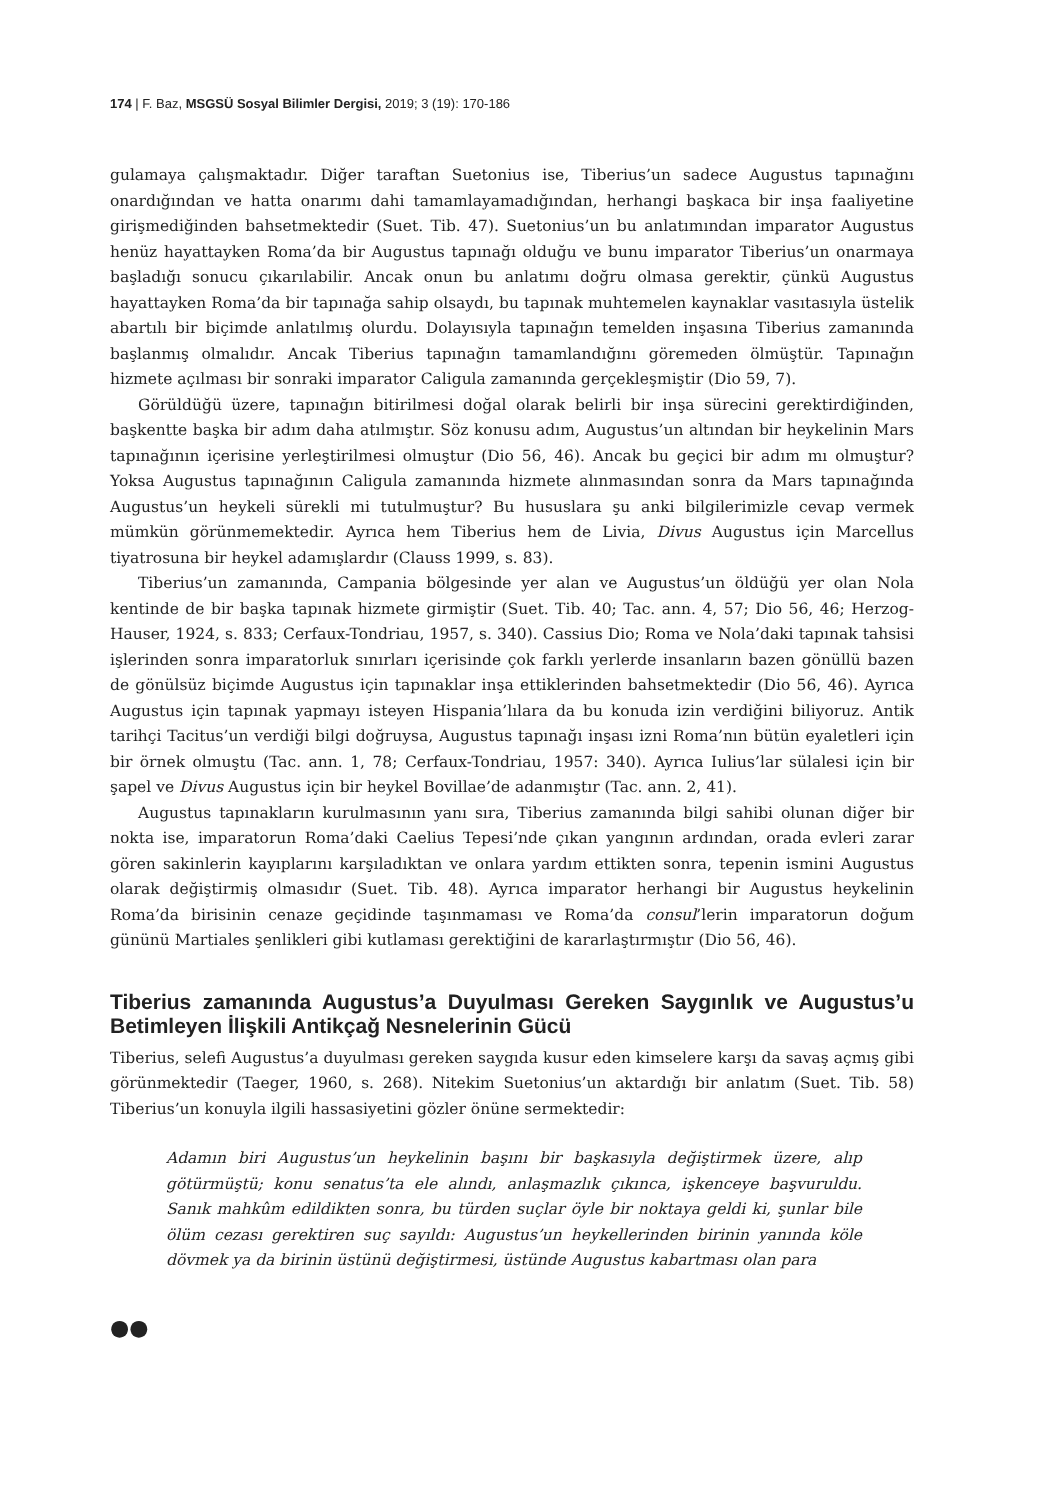174 | F. Baz, MSGSÜ Sosyal Bilimler Dergisi, 2019; 3 (19): 170-186
gulamaya çalışmaktadır. Diğer taraftan Suetonius ise, Tiberius’un sadece Augustus tapınağını onardığından ve hatta onarımı dahi tamamlayamadığından, herhangi başkaca bir inşa faaliyetine girişmediğinden bahsetmektedir (Suet. Tib. 47). Suetonius’un bu anlatımından imparator Augustus henüz hayattayken Roma’da bir Augustus tapınağı olduğu ve bunu imparator Tiberius’un onarmaya başladığı sonucu çıkarılabilir. Ancak onun bu anlatımı doğru olmasa gerektir, çünkü Augustus hayattayken Roma’da bir tapınağa sahip olsaydı, bu tapınak muhtemelen kaynaklar vasıtasıyla üstelik abartılı bir biçimde anlatılmış olurdu. Dolayısıyla tapınağın temelden inşasına Tiberius zamanında başlanmış olmalıdır. Ancak Tiberius tapınağın tamamlandığını göremeden ölmüştür. Tapınağın hizmete açılması bir sonraki imparator Caligula zamanında gerçekleşmiştir (Dio 59, 7).
Görüldüğü üzere, tapınağın bitirilmesi doğal olarak belirli bir inşa sürecini gerektirdiğinden, başkentte başka bir adım daha atılmıştır. Söz konusu adım, Augustus’un altından bir heykelinin Mars tapınağının içerisine yerleştirilmesi olmuştur (Dio 56, 46). Ancak bu geçici bir adım mı olmuştur? Yoksa Augustus tapınağının Caligula zamanında hizmete alınmasından sonra da Mars tapınağında Augustus’un heykeli sürekli mi tutulmuştur? Bu hususlara şu anki bilgilerimizle cevap vermek mümkün görünmemektedir. Ayrıca hem Tiberius hem de Livia, Divus Augustus için Marcellus tiyatrosuna bir heykel adamışlardır (Clauss 1999, s. 83).
Tiberius’un zamanında, Campania bölgesinde yer alan ve Augustus’un öldüğü yer olan Nola kentinde de bir başka tapınak hizmete girmiştir (Suet. Tib. 40; Tac. ann. 4, 57; Dio 56, 46; Herzog-Hauser, 1924, s. 833; Cerfaux-Tondriau, 1957, s. 340). Cassius Dio; Roma ve Nola’daki tapınak tahsisi işlerinden sonra imparatorluk sınırları içerisinde çok farklı yerlerde insanların bazen gönüllü bazen de gönülsüz biçimde Augustus için tapınaklar inşa ettiklerinden bahsetmektedir (Dio 56, 46). Ayrıca Augustus için tapınak yapmayı isteyen Hispania’lılara da bu konuda izin verdiğini biliyoruz. Antik tarihçi Tacitus’un verdiği bilgi doğruysa, Augustus tapınağı inşası izni Roma’nın bütün eyaletleri için bir örnek olmuştu (Tac. ann. 1, 78; Cerfaux-Tondriau, 1957: 340). Ayrıca Iulius’lar sülalesi için bir şapel ve Divus Augustus için bir heykel Bovillae’de adanmıştır (Tac. ann. 2, 41).
Augustus tapınakların kurulmasının yanı sıra, Tiberius zamanında bilgi sahibi olunan diğer bir nokta ise, imparatorun Roma’daki Caelius Tepesi’nde çıkan yangının ardından, orada evleri zarar gören sakinlerin kayıplarını karşıladıktan ve onlara yardım ettikten sonra, tepenin ismini Augustus olarak değiştirmiş olmasıdır (Suet. Tib. 48). Ayrıca imparator herhangi bir Augustus heykelinin Roma’da birisinin cenaze geçidinde taşınmaması ve Roma’da consul’lerin imparatorun doğum gününü Martiales şenlikleri gibi kutlaması gerektiğini de kararlaştırmıştır (Dio 56, 46).
Tiberius zamanında Augustus’a Duyulması Gereken Saygınlık ve Augustus’u Betimleyen İlişkili Antikçağ Nesnelerinin Gücü
Tiberius, selefi Augustus’a duyulması gereken saygıda kusur eden kimselere karşı da savaş açmış gibi görünmektedir (Taeger, 1960, s. 268). Nitekim Suetonius’un aktardığı bir anlatım (Suet. Tib. 58) Tiberius’un konuyla ilgili hassasiyetini gözler önüne sermektedir:
Adamın biri Augustus’un heykelinin başını bir başkasıyla değiştirmek üzere, alıp götürmüştü; konu senatus’ta ele alındı, anlaşmazlık çıkınca, işkenceye başvuruldu. Sanık mahkûm edildikten sonra, bu türden suçlar öyle bir noktaya geldi ki, şunlar bile ölüm cezası gerektiren suç sayıldı: Augustus’un heykellerinden birinin yanında köle dövmek ya da birinin üstünü değiştirmesi, üstünde Augustus kabartması olan para
●●